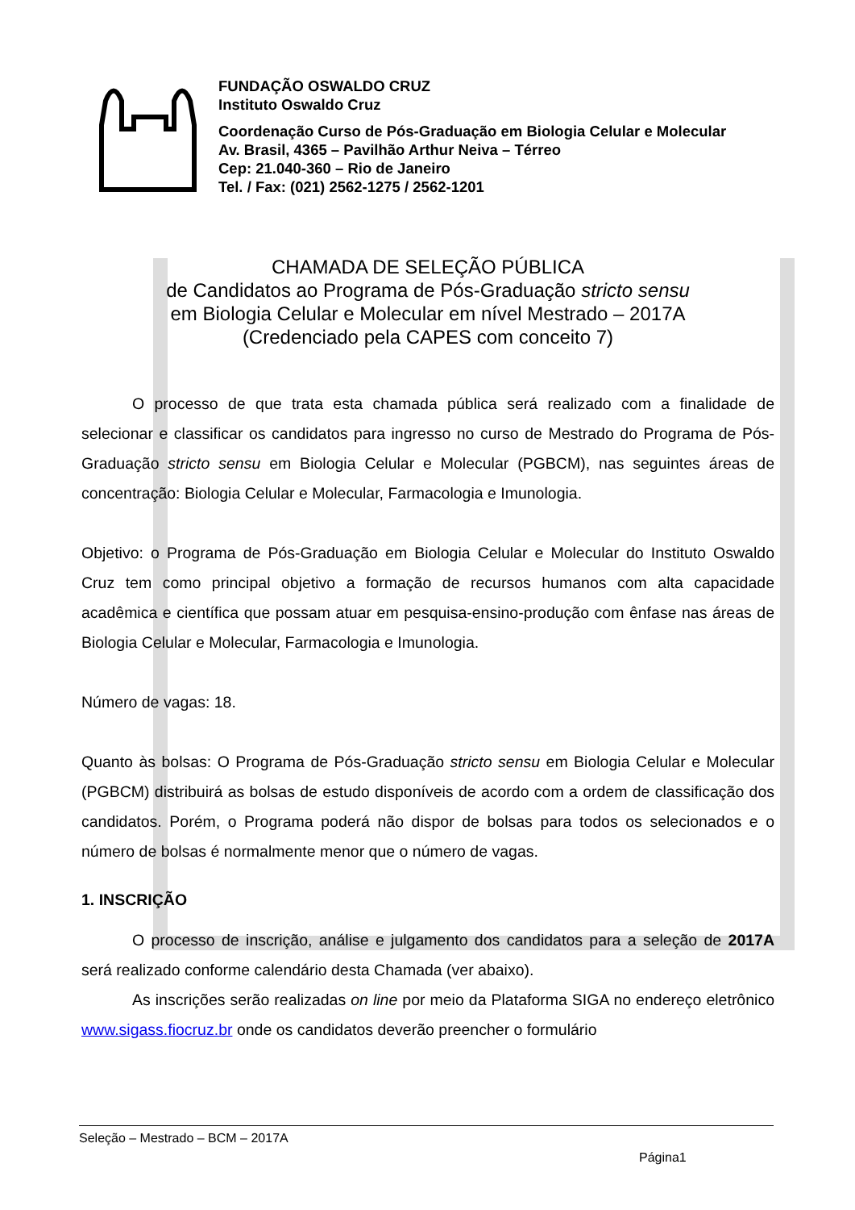FUNDAÇÃO OSWALDO CRUZ
Instituto Oswaldo Cruz
Coordenação Curso de Pós-Graduação em Biologia Celular e Molecular
Av. Brasil, 4365 – Pavilhão Arthur Neiva – Térreo
Cep: 21.040-360 – Rio de Janeiro
Tel. / Fax: (021) 2562-1275 / 2562-1201
CHAMADA DE SELEÇÃO PÚBLICA
de Candidatos ao Programa de Pós-Graduação stricto sensu
em Biologia Celular e Molecular em nível Mestrado – 2017A
(Credenciado pela CAPES com conceito 7)
O processo de que trata esta chamada pública será realizado com a finalidade de selecionar e classificar os candidatos para ingresso no curso de Mestrado do Programa de Pós-Graduação stricto sensu em Biologia Celular e Molecular (PGBCM), nas seguintes áreas de concentração: Biologia Celular e Molecular, Farmacologia e Imunologia.
Objetivo: o Programa de Pós-Graduação em Biologia Celular e Molecular do Instituto Oswaldo Cruz tem como principal objetivo a formação de recursos humanos com alta capacidade acadêmica e científica que possam atuar em pesquisa-ensino-produção com ênfase nas áreas de Biologia Celular e Molecular, Farmacologia e Imunologia.
Número de vagas: 18.
Quanto às bolsas: O Programa de Pós-Graduação stricto sensu em Biologia Celular e Molecular (PGBCM) distribuirá as bolsas de estudo disponíveis de acordo com a ordem de classificação dos candidatos. Porém, o Programa poderá não dispor de bolsas para todos os selecionados e o número de bolsas é normalmente menor que o número de vagas.
1. INSCRIÇÃO
O processo de inscrição, análise e julgamento dos candidatos para a seleção de 2017A será realizado conforme calendário desta Chamada (ver abaixo).
As inscrições serão realizadas on line por meio da Plataforma SIGA no endereço eletrônico www.sigass.fiocruz.br onde os candidatos deverão preencher o formulário
Seleção – Mestrado – BCM – 2017A
Página1